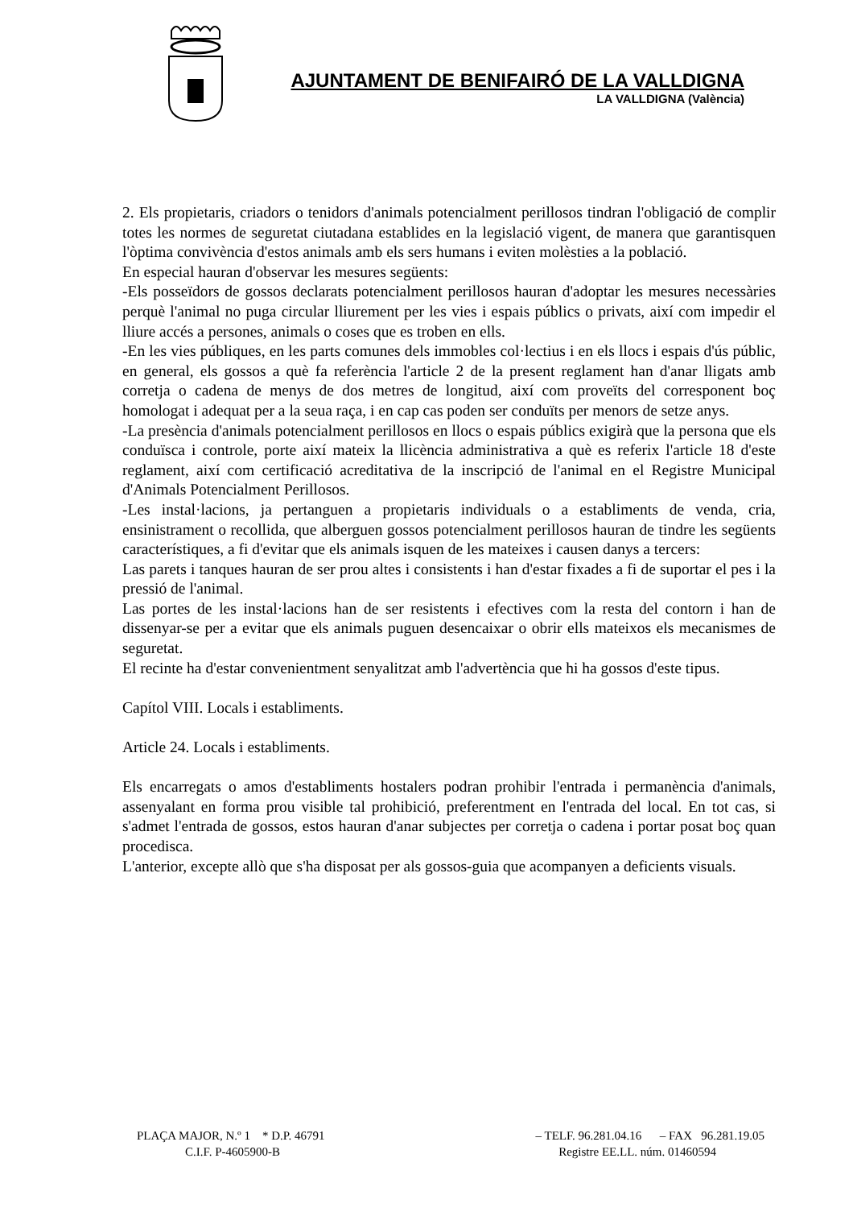AJUNTAMENT DE BENIFAIRÓ DE LA VALLDIGNA
LA VALLDIGNA (València)
2. Els propietaris, criadors o tenidors d'animals potencialment perillosos tindran l'obligació de complir totes les normes de seguretat ciutadana establides en la legislació vigent, de manera que garantisquen l'òptima convivència d'estos animals amb els sers humans i eviten molèsties a la població.
En especial hauran d'observar les mesures següents:
-Els posseïdors de gossos declarats potencialment perillosos hauran d'adoptar les mesures necessàries perquè l'animal no puga circular lliurement per les vies i espais públics o privats, així com impedir el lliure accés a persones, animals o coses que es troben en ells.
-En les vies públiques, en les parts comunes dels immobles col·lectius i en els llocs i espais d'ús públic, en general, els gossos a què fa referència l'article 2 de la present reglament han d'anar lligats amb corretja o cadena de menys de dos metres de longitud, així com proveïts del corresponent boç homologat i adequat per a la seua raça, i en cap cas poden ser conduïts per menors de setze anys.
-La presència d'animals potencialment perillosos en llocs o espais públics exigirà que la persona que els conduïsca i controle, porte així mateix la llicència administrativa a què es referix l'article 18 d'este reglament, així com certificació acreditativa de la inscripció de l'animal en el Registre Municipal d'Animals Potencialment Perillosos.
-Les instal·lacions, ja pertanguen a propietaris individuals o a establiments de venda, cria, ensinistrament o recollida, que alberguen gossos potencialment perillosos hauran de tindre les següents característiques, a fi d'evitar que els animals isquen de les mateixes i causen danys a tercers:
Las parets i tanques hauran de ser prou altes i consistents i han d'estar fixades a fi de suportar el pes i la pressió de l'animal.
Las portes de les instal·lacions han de ser resistents i efectives com la resta del contorn i han de dissenyar-se per a evitar que els animals puguen desencaixar o obrir ells mateixos els mecanismes de seguretat.
El recinte ha d'estar convenientment senyalitzat amb l'advertència que hi ha gossos d'este tipus.
Capítol VIII. Locals i establiments.
Article 24. Locals i establiments.
Els encarregats o amos d'establiments hostalers podran prohibir l'entrada i permanència d'animals, assenyalant en forma prou visible tal prohibició, preferentment en l'entrada del local. En tot cas, si s'admet l'entrada de gossos, estos hauran d'anar subjectes per corretja o cadena i portar posat boç quan procedisca.
L'anterior, excepte allò que s'ha disposat per als gossos-guia que acompanyen a deficients visuals.
PLAÇA MAJOR, N.º 1 * D.P. 46791 – TELF. 96.281.04.16 – FAX 96.281.19.05
C.I.F. P-4605900-B Registre EE.LL. núm. 01460594